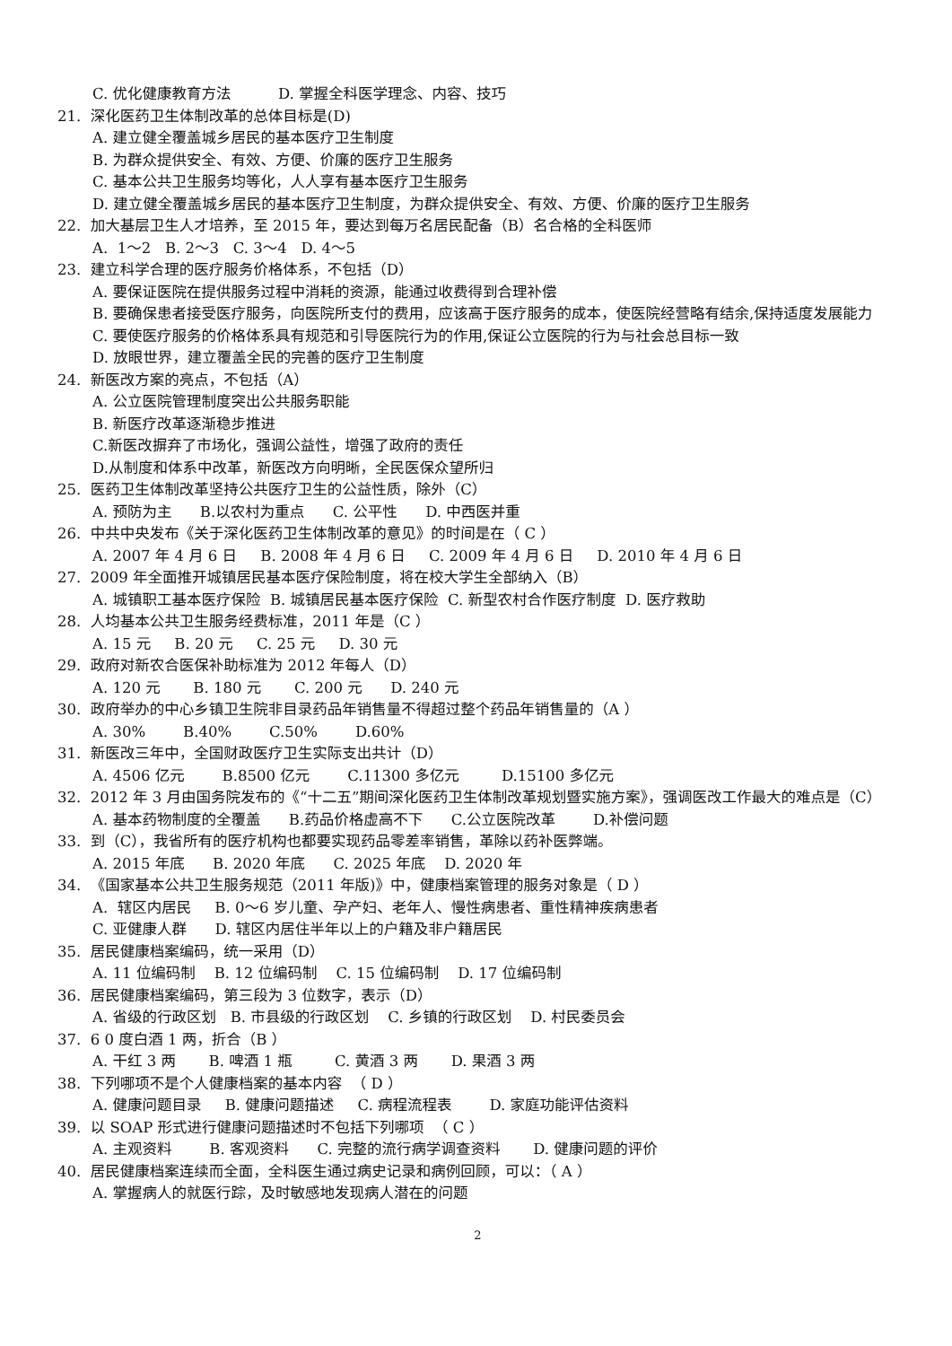C. 优化健康教育方法 D. 掌握全科医学理念、内容、技巧
21. 深化医药卫生体制改革的总体目标是(D)
A. 建立健全覆盖城乡居民的基本医疗卫生制度
B. 为群众提供安全、有效、方便、价廉的医疗卫生服务
C. 基本公共卫生服务均等化，人人享有基本医疗卫生服务
D. 建立健全覆盖城乡居民的基本医疗卫生制度，为群众提供安全、有效、方便、价廉的医疗卫生服务
22. 加大基层卫生人才培养，至 2015 年，要达到每万名居民配备（B）名合格的全科医师
A. 1～2 B. 2～3 C. 3～4 D. 4～5
23. 建立科学合理的医疗服务价格体系，不包括（D）
A. 要保证医院在提供服务过程中消耗的资源，能通过收费得到合理补偿
B. 要确保患者接受医疗服务，向医院所支付的费用，应该高于医疗服务的成本，使医院经营略有结余,保持适度发展能力
C. 要使医疗服务的价格体系具有规范和引导医院行为的作用,保证公立医院的行为与社会总目标一致
D. 放眼世界，建立覆盖全民的完善的医疗卫生制度
24. 新医改方案的亮点，不包括（A）
A. 公立医院管理制度突出公共服务职能
B. 新医疗改革逐渐稳步推进
C.新医改摒弃了市场化，强调公益性，增强了政府的责任
D.从制度和体系中改革，新医改方向明晰，全民医保众望所归
25. 医药卫生体制改革坚持公共医疗卫生的公益性质，除外（C）
A. 预防为主 B.以农村为重点 C. 公平性 D. 中西医并重
26. 中共中央发布《关于深化医药卫生体制改革的意见》的时间是在（ C ）
A. 2007 年 4 月 6 日 B. 2008 年 4 月 6 日 C. 2009 年 4 月 6 日 D. 2010 年 4 月 6 日
27. 2009 年全面推开城镇居民基本医疗保险制度，将在校大学生全部纳入（B）
A. 城镇职工基本医疗保险 B. 城镇居民基本医疗保险 C. 新型农村合作医疗制度 D. 医疗救助
28. 人均基本公共卫生服务经费标准，2011 年是（C ）
A. 15 元 B. 20 元 C. 25 元 D. 30 元
29. 政府对新农合医保补助标准为 2012 年每人（D）
A. 120 元 B. 180 元 C. 200 元 D. 240 元
30. 政府举办的中心乡镇卫生院非目录药品年销售量不得超过整个药品年销售量的（A ）
A. 30% B.40% C.50% D.60%
31. 新医改三年中，全国财政医疗卫生实际支出共计（D）
A. 4506 亿元 B.8500 亿元 C.11300 多亿元 D.15100 多亿元
32. 2012 年 3 月由国务院发布的《“十二五”期间深化医药卫生体制改革规划暨实施方案》，强调医改工作最大的难点是（C）
A. 基本药物制度的全覆盖 B.药品价格虚高不下 C.公立医院改革 D.补偿问题
33. 到（C），我省所有的医疗机构也都要实现药品零差率销售，革除以药补医弊端。
A. 2015 年底 B. 2020 年底 C. 2025 年底 D. 2020 年
34. 《国家基本公共卫生服务规范（2011 年版)》中，健康档案管理的服务对象是（ D ）
A. 辖区内居民 B. 0～6 岁儿童、孕产妇、老年人、慢性病患者、重性精神疾病患者
C. 亚健康人群 D. 辖区内居住半年以上的户籍及非户籍居民
35. 居民健康档案编码，统一采用（D）
A. 11 位编码制 B. 12 位编码制 C. 15 位编码制 D. 17 位编码制
36. 居民健康档案编码，第三段为 3 位数字，表示（D）
A. 省级的行政区划 B. 市县级的行政区划 C. 乡镇的行政区划 D. 村民委员会
37. 6 0 度白酒 1 两，折合（B ）
A. 干红 3 两 B. 啤酒 1 瓶 C. 黄酒 3 两 D. 果酒 3 两
38. 下列哪项不是个人健康档案的基本内容 （ D ）
A. 健康问题目录 B. 健康问题描述 C. 病程流程表 D. 家庭功能评估资料
39. 以 SOAP 形式进行健康问题描述时不包括下列哪项 （ C ）
A. 主观资料 B. 客观资料 C. 完整的流行病学调查资料 D. 健康问题的评价
40. 居民健康档案连续而全面，全科医生通过病史记录和病例回顾，可以：（ A ）
A. 掌握病人的就医行踪，及时敏感地发现病人潜在的问题
2